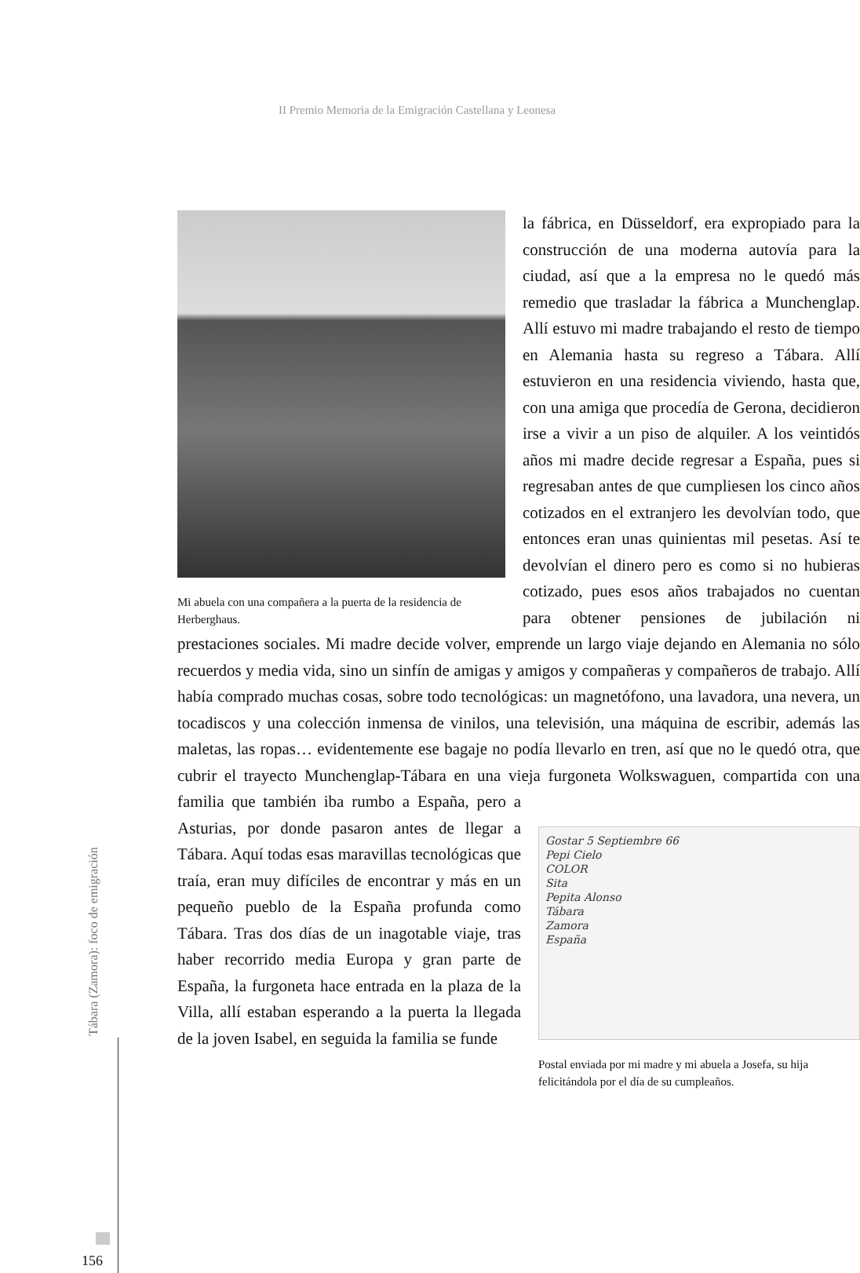II Premio Memoria de la Emigración Castellana y Leonesa
Mi abuela con una compañera a la puerta de la residencia de Herberghaus.
la fábrica, en Düsseldorf, era expropiado para la construcción de una moderna autovía para la ciudad, así que a la empresa no le quedó más remedio que trasladar la fábrica a Munchenglap. Allí estuvo mi madre trabajando el resto de tiempo en Alemania hasta su regreso a Tábara. Allí estuvieron en una residencia viviendo, hasta que, con una amiga que procedía de Gerona, decidieron irse a vivir a un piso de alquiler. A los veintidós años mi madre decide regresar a España, pues si regresaban antes de que cumpliesen los cinco años cotizados en el extranjero les devolvían todo, que entonces eran unas quinientas mil pesetas. Así te devolvían el dinero pero es como si no hubieras cotizado, pues esos años trabajados no cuentan para obtener pensiones de jubilación ni prestaciones sociales. Mi madre decide volver, emprende un largo viaje dejando en Alemania no sólo recuerdos y media vida, sino un sinfín de amigas y amigos y compañeras y compañeros de trabajo. Allí había comprado muchas cosas, sobre todo tecnológicas: un magnetófono, una lavadora, una nevera, un tocadiscos y una colección inmensa de vinilos, una televisión, una máquina de escribir, además las maletas, las ropas… evidentemente ese bagaje no podía llevarlo en tren, así que no le quedó otra, que cubrir el trayecto Munchenglap-Tábara en una vieja furgoneta Wolkswaguen, compartida con una familia que también iba rumbo
Gostar 5 Septiembre 66
Pepi Cielo
COLOR
Sita
Pepita Alonso
Tábara
Zamora
España
Postal enviada por mi madre y mi abuela a Josefa, su hija felicitándola por el día de su cumpleaños.
a España, pero a Asturias, por donde pasaron antes de llegar a Tábara. Aquí todas esas maravillas tecnológicas que traía, eran muy difíciles de encontrar y más en un pequeño pueblo de la España profunda como Tábara. Tras dos días de un inagotable viaje, tras haber recorrido media Europa y gran parte de España, la furgoneta hace entrada en la plaza de la Villa, allí estaban esperando a la puerta la llegada de la joven Isabel, en seguida la familia se funde
Tábara (Zamora): foco de emigración
156